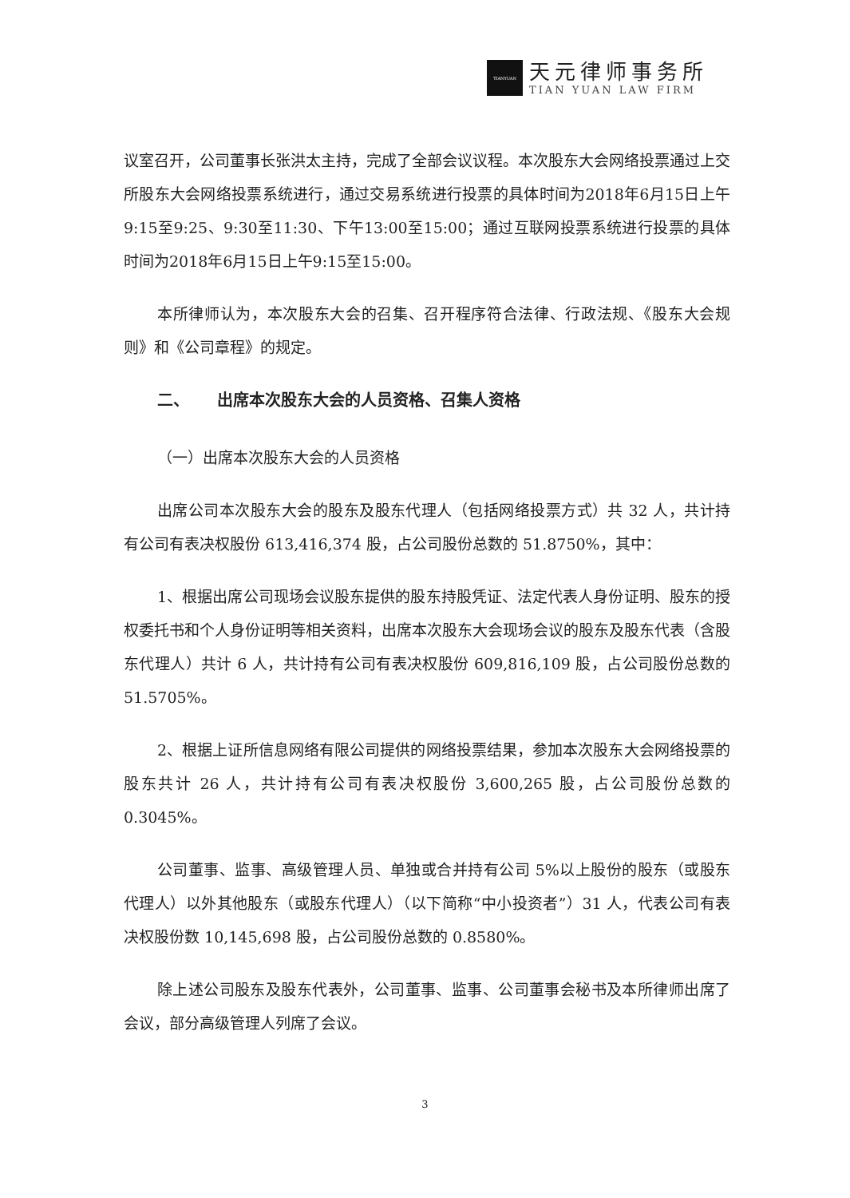TIANYUAN
天元律师事务所
TIAN YUAN LAW FIRM
议室召开，公司董事长张洪太主持，完成了全部会议议程。本次股东大会网络投票通过上交所股东大会网络投票系统进行，通过交易系统进行投票的具体时间为2018年6月15日上午9:15至9:25、9:30至11:30、下午13:00至15:00；通过互联网投票系统进行投票的具体时间为2018年6月15日上午9:15至15:00。
本所律师认为，本次股东大会的召集、召开程序符合法律、行政法规、《股东大会规则》和《公司章程》的规定。
二、 出席本次股东大会的人员资格、召集人资格
（一）出席本次股东大会的人员资格
出席公司本次股东大会的股东及股东代理人（包括网络投票方式）共 32 人，共计持有公司有表决权股份 613,416,374 股，占公司股份总数的 51.8750%，其中：
1、根据出席公司现场会议股东提供的股东持股凭证、法定代表人身份证明、股东的授权委托书和个人身份证明等相关资料，出席本次股东大会现场会议的股东及股东代表（含股东代理人）共计 6 人，共计持有公司有表决权股份 609,816,109 股，占公司股份总数的 51.5705%。
2、根据上证所信息网络有限公司提供的网络投票结果，参加本次股东大会网络投票的股东共计 26 人，共计持有公司有表决权股份 3,600,265 股，占公司股份总数的 0.3045%。
公司董事、监事、高级管理人员、单独或合并持有公司 5%以上股份的股东（或股东代理人）以外其他股东（或股东代理人）（以下简称“中小投资者”）31 人，代表公司有表决权股份数 10,145,698 股，占公司股份总数的 0.8580%。
除上述公司股东及股东代表外，公司董事、监事、公司董事会秘书及本所律师出席了会议，部分高级管理人列席了会议。
3